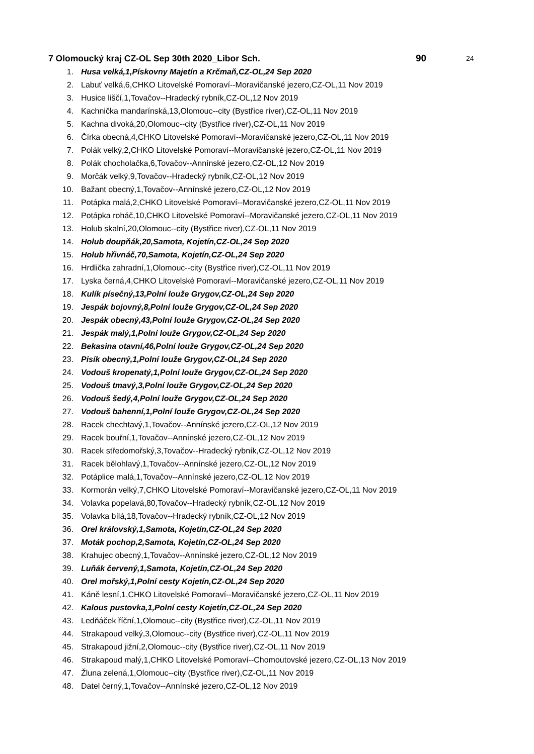7 Olomoucký kraj CZ-OL Sep 30th 2020_Libor Sch. 90 24
1. Husa velká,1,Pískovny Majetín a Krčmaň,CZ-OL,24 Sep 2020
2. Labuť velká,6,CHKO Litovelské Pomoraví--Moravičanské jezero,CZ-OL,11 Nov 2019
3. Husice liščí,1,Tovačov--Hradecký rybník,CZ-OL,12 Nov 2019
4. Kachnička mandarínská,13,Olomouc--city (Bystřice river),CZ-OL,11 Nov 2019
5. Kachna divoká,20,Olomouc--city (Bystřice river),CZ-OL,11 Nov 2019
6. Čírka obecná,4,CHKO Litovelské Pomoraví--Moravičanské jezero,CZ-OL,11 Nov 2019
7. Polák velký,2,CHKO Litovelské Pomoraví--Moravičanské jezero,CZ-OL,11 Nov 2019
8. Polák chocholačka,6,Tovačov--Annínské jezero,CZ-OL,12 Nov 2019
9. Morčák velký,9,Tovačov--Hradecký rybník,CZ-OL,12 Nov 2019
10. Bažant obecný,1,Tovačov--Annínské jezero,CZ-OL,12 Nov 2019
11. Potápka malá,2,CHKO Litovelské Pomoraví--Moravičanské jezero,CZ-OL,11 Nov 2019
12. Potápka roháč,10,CHKO Litovelské Pomoraví--Moravičanské jezero,CZ-OL,11 Nov 2019
13. Holub skalní,20,Olomouc--city (Bystřice river),CZ-OL,11 Nov 2019
14. Holub doupňák,20,Samota, Kojetín,CZ-OL,24 Sep 2020
15. Holub hřivnáč,70,Samota, Kojetín,CZ-OL,24 Sep 2020
16. Hrdlička zahradní,1,Olomouc--city (Bystřice river),CZ-OL,11 Nov 2019
17. Lyska černá,4,CHKO Litovelské Pomoraví--Moravičanské jezero,CZ-OL,11 Nov 2019
18. Kulík písečný,13,Polní louže Grygov,CZ-OL,24 Sep 2020
19. Jespák bojovný,8,Polní louže Grygov,CZ-OL,24 Sep 2020
20. Jespák obecný,43,Polní louže Grygov,CZ-OL,24 Sep 2020
21. Jespák malý,1,Polní louže Grygov,CZ-OL,24 Sep 2020
22. Bekasina otavní,46,Polní louže Grygov,CZ-OL,24 Sep 2020
23. Pisík obecný,1,Polní louže Grygov,CZ-OL,24 Sep 2020
24. Vodouš kropenatý,1,Polní louže Grygov,CZ-OL,24 Sep 2020
25. Vodouš tmavý,3,Polní louže Grygov,CZ-OL,24 Sep 2020
26. Vodouš šedý,4,Polní louže Grygov,CZ-OL,24 Sep 2020
27. Vodouš bahenní,1,Polní louže Grygov,CZ-OL,24 Sep 2020
28. Racek chechtavý,1,Tovačov--Annínské jezero,CZ-OL,12 Nov 2019
29. Racek bouřní,1,Tovačov--Annínské jezero,CZ-OL,12 Nov 2019
30. Racek středomořský,3,Tovačov--Hradecký rybník,CZ-OL,12 Nov 2019
31. Racek bělohlavý,1,Tovačov--Annínské jezero,CZ-OL,12 Nov 2019
32. Potáplice malá,1,Tovačov--Annínské jezero,CZ-OL,12 Nov 2019
33. Kormorán velký,7,CHKO Litovelské Pomoraví--Moravičanské jezero,CZ-OL,11 Nov 2019
34. Volavka popelavá,80,Tovačov--Hradecký rybník,CZ-OL,12 Nov 2019
35. Volavka bílá,18,Tovačov--Hradecký rybník,CZ-OL,12 Nov 2019
36. Orel královský,1,Samota, Kojetín,CZ-OL,24 Sep 2020
37. Moták pochop,2,Samota, Kojetín,CZ-OL,24 Sep 2020
38. Krahujec obecný,1,Tovačov--Annínské jezero,CZ-OL,12 Nov 2019
39. Luňák červený,1,Samota, Kojetín,CZ-OL,24 Sep 2020
40. Orel mořský,1,Polní cesty Kojetín,CZ-OL,24 Sep 2020
41. Káně lesní,1,CHKO Litovelské Pomoraví--Moravičanské jezero,CZ-OL,11 Nov 2019
42. Kalous pustovka,1,Polní cesty Kojetín,CZ-OL,24 Sep 2020
43. Ledňáček říční,1,Olomouc--city (Bystřice river),CZ-OL,11 Nov 2019
44. Strakapoud velký,3,Olomouc--city (Bystřice river),CZ-OL,11 Nov 2019
45. Strakapoud jižní,2,Olomouc--city (Bystřice river),CZ-OL,11 Nov 2019
46. Strakapoud malý,1,CHKO Litovelské Pomoraví--Chomoutovské jezero,CZ-OL,13 Nov 2019
47. Žluna zelená,1,Olomouc--city (Bystřice river),CZ-OL,11 Nov 2019
48. Datel černý,1,Tovačov--Annínské jezero,CZ-OL,12 Nov 2019